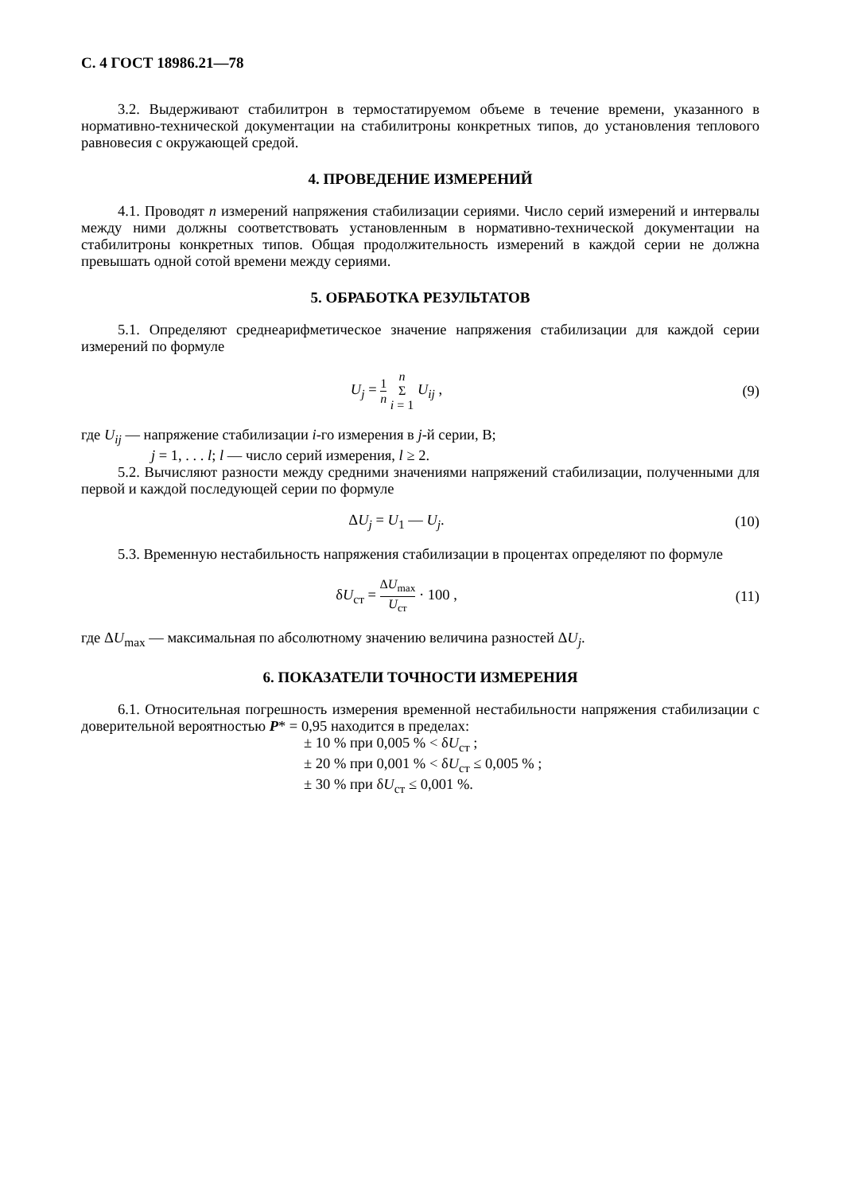С. 4 ГОСТ 18986.21—78
3.2. Выдерживают стабилитрон в термостатируемом объеме в течение времени, указанного в нормативно-технической документации на стабилитроны конкретных типов, до установления теплового равновесия с окружающей средой.
4. ПРОВЕДЕНИЕ ИЗМЕРЕНИЙ
4.1. Проводят n измерений напряжения стабилизации сериями. Число серий измерений и интервалы между ними должны соответствовать установленным в нормативно-технической документации на стабилитроны конкретных типов. Общая продолжительность измерений в каждой серии не должна превышать одной сотой времени между сериями.
5. ОБРАБОТКА РЕЗУЛЬТАТОВ
5.1. Определяют среднеарифметическое значение напряжения стабилизации для каждой серии измерений по формуле
U<sub>j</sub> = 1 n n Σ i = 1 U<sub>ij</sub> , (9)
где U<sub>ij</sub> — напряжение стабилизации i-го измерения в j-й серии, В;
j = 1, . . . l; l — число серий измерения, l ≥ 2.
5.2. Вычисляют разности между средними значениями напряжений стабилизации, полученными для первой и каждой последующей серии по формуле
ΔU<sub>j</sub> = U<sub>1</sub> — U<sub>j</sub>. (10)
5.3. Временную нестабильность напряжения стабилизации в процентах определяют по формуле
δU<sub>ст</sub> = ΔU<sub>max</sub> U<sub>ст</sub> · 100 , (11)
где ΔU<sub>max</sub> — максимальная по абсолютному значению величина разностей ΔU<sub>j</sub>.
6. ПОКАЗАТЕЛИ ТОЧНОСТИ ИЗМЕРЕНИЯ
6.1. Относительная погрешность измерения временной нестабильности напряжения стабилизации с доверительной вероятностью P* = 0,95 находится в пределах:
± 10 % при 0,005 % < δU<sub>ст</sub> ;
± 20 % при 0,001 % < δU<sub>ст</sub> ≤ 0,005 % ;
± 30 % при δU<sub>ст</sub> ≤ 0,001 %.